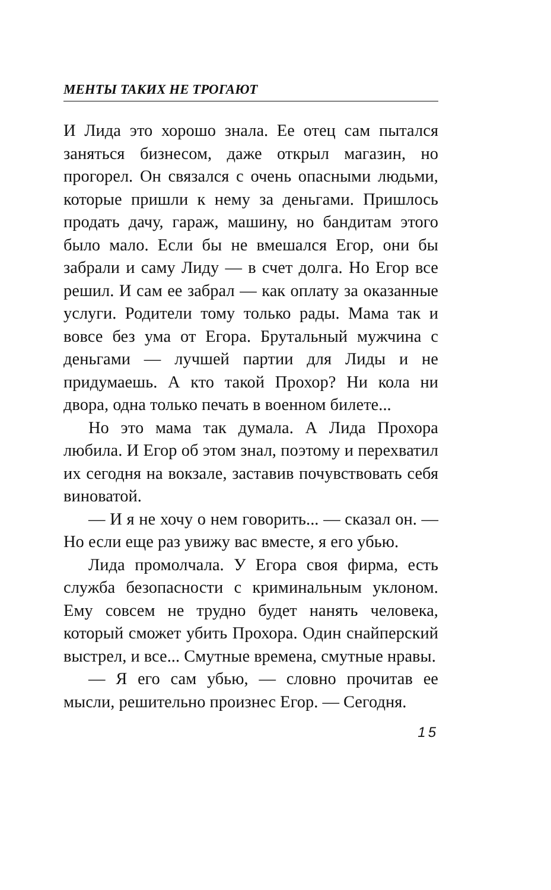МЕНТЫ ТАКИХ НЕ ТРОГАЮТ
И Лида это хорошо знала. Ее отец сам пытался заняться бизнесом, даже открыл магазин, но прогорел. Он связался с очень опасными людьми, которые пришли к нему за деньгами. Пришлось продать дачу, гараж, машину, но бандитам этого было мало. Если бы не вмешался Егор, они бы забрали и саму Лиду — в счет долга. Но Егор все решил. И сам ее забрал — как оплату за оказанные услуги. Родители тому только рады. Мама так и вовсе без ума от Егора. Брутальный мужчина с деньгами — лучшей партии для Лиды и не придумаешь. А кто такой Прохор? Ни кола ни двора, одна только печать в военном билете...
Но это мама так думала. А Лида Прохора любила. И Егор об этом знал, поэтому и перехватил их сегодня на вокзале, заставив почувствовать себя виноватой.
— И я не хочу о нем говорить... — сказал он. — Но если еще раз увижу вас вместе, я его убью.
Лида промолчала. У Егора своя фирма, есть служба безопасности с криминальным уклоном. Ему совсем не трудно будет нанять человека, который сможет убить Прохора. Один снайперский выстрел, и все... Смутные времена, смутные нравы.
— Я его сам убью, — словно прочитав ее мысли, решительно произнес Егор. — Сегодня.
15